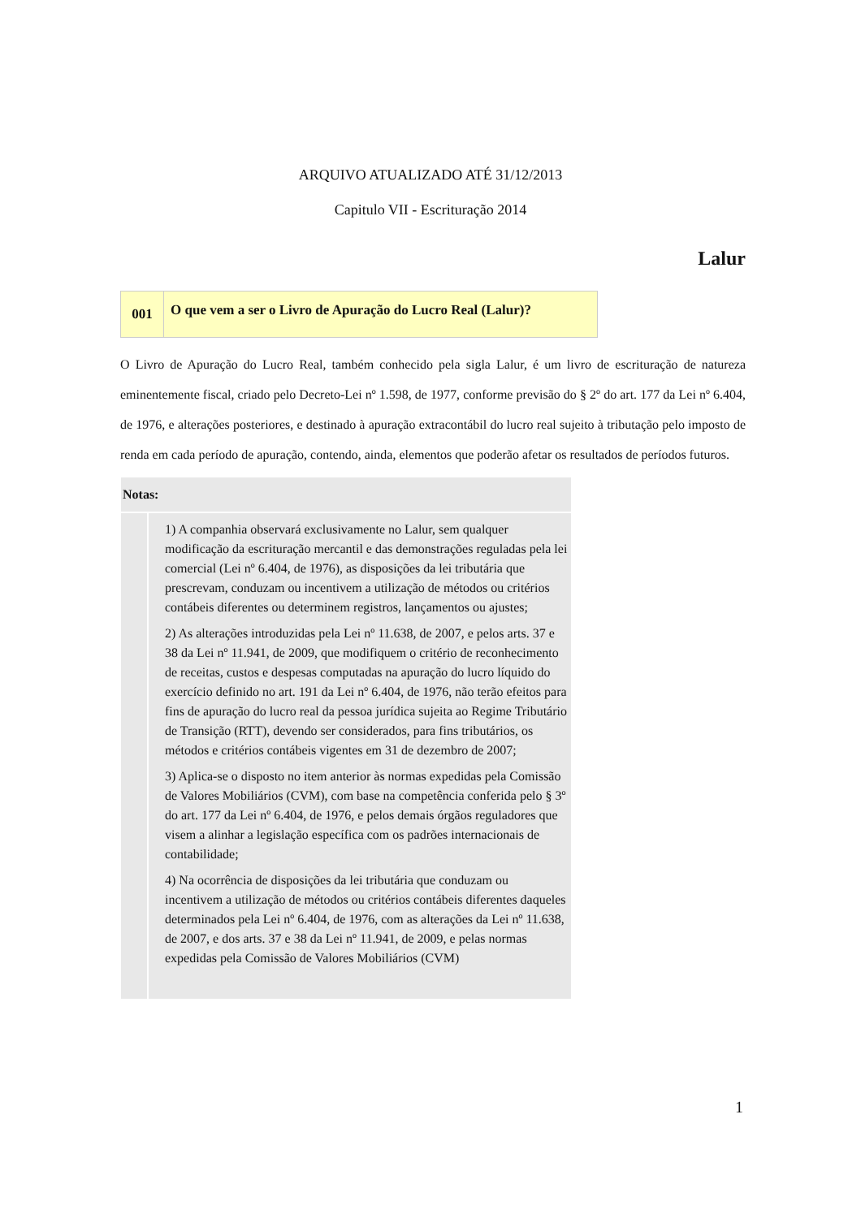ARQUIVO ATUALIZADO ATÉ 31/12/2013
Capitulo VII - Escrituração 2014
Lalur
| 001 | O que vem a ser o Livro de Apuração do Lucro Real (Lalur)? |
O Livro de Apuração do Lucro Real, também conhecido pela sigla Lalur, é um livro de escrituração de natureza eminentemente fiscal, criado pelo Decreto-Lei nº 1.598, de 1977, conforme previsão do § 2º do art. 177 da Lei nº 6.404, de 1976, e alterações posteriores, e destinado à apuração extracontábil do lucro real sujeito à tributação pelo imposto de renda em cada período de apuração, contendo, ainda, elementos que poderão afetar os resultados de períodos futuros.
Notas:
1) A companhia observará exclusivamente no Lalur, sem qualquer modificação da escrituração mercantil e das demonstrações reguladas pela lei comercial (Lei nº 6.404, de 1976), as disposições da lei tributária que prescrevam, conduzam ou incentivem a utilização de métodos ou critérios contábeis diferentes ou determinem registros, lançamentos ou ajustes;
2) As alterações introduzidas pela Lei nº 11.638, de 2007, e pelos arts. 37 e 38 da Lei nº 11.941, de 2009, que modifiquem o critério de reconhecimento de receitas, custos e despesas computadas na apuração do lucro líquido do exercício definido no art. 191 da Lei nº 6.404, de 1976, não terão efeitos para fins de apuração do lucro real da pessoa jurídica sujeita ao Regime Tributário de Transição (RTT), devendo ser considerados, para fins tributários, os métodos e critérios contábeis vigentes em 31 de dezembro de 2007;
3) Aplica-se o disposto no item anterior às normas expedidas pela Comissão de Valores Mobiliários (CVM), com base na competência conferida pelo § 3º do art. 177 da Lei nº 6.404, de 1976, e pelos demais órgãos reguladores que visem a alinhar a legislação específica com os padrões internacionais de contabilidade;
4) Na ocorrência de disposições da lei tributária que conduzam ou incentivem a utilização de métodos ou critérios contábeis diferentes daqueles determinados pela Lei nº 6.404, de 1976, com as alterações da Lei nº 11.638, de 2007, e dos arts. 37 e 38 da Lei nº 11.941, de 2009, e pelas normas expedidas pela Comissão de Valores Mobiliários (CVM)
1